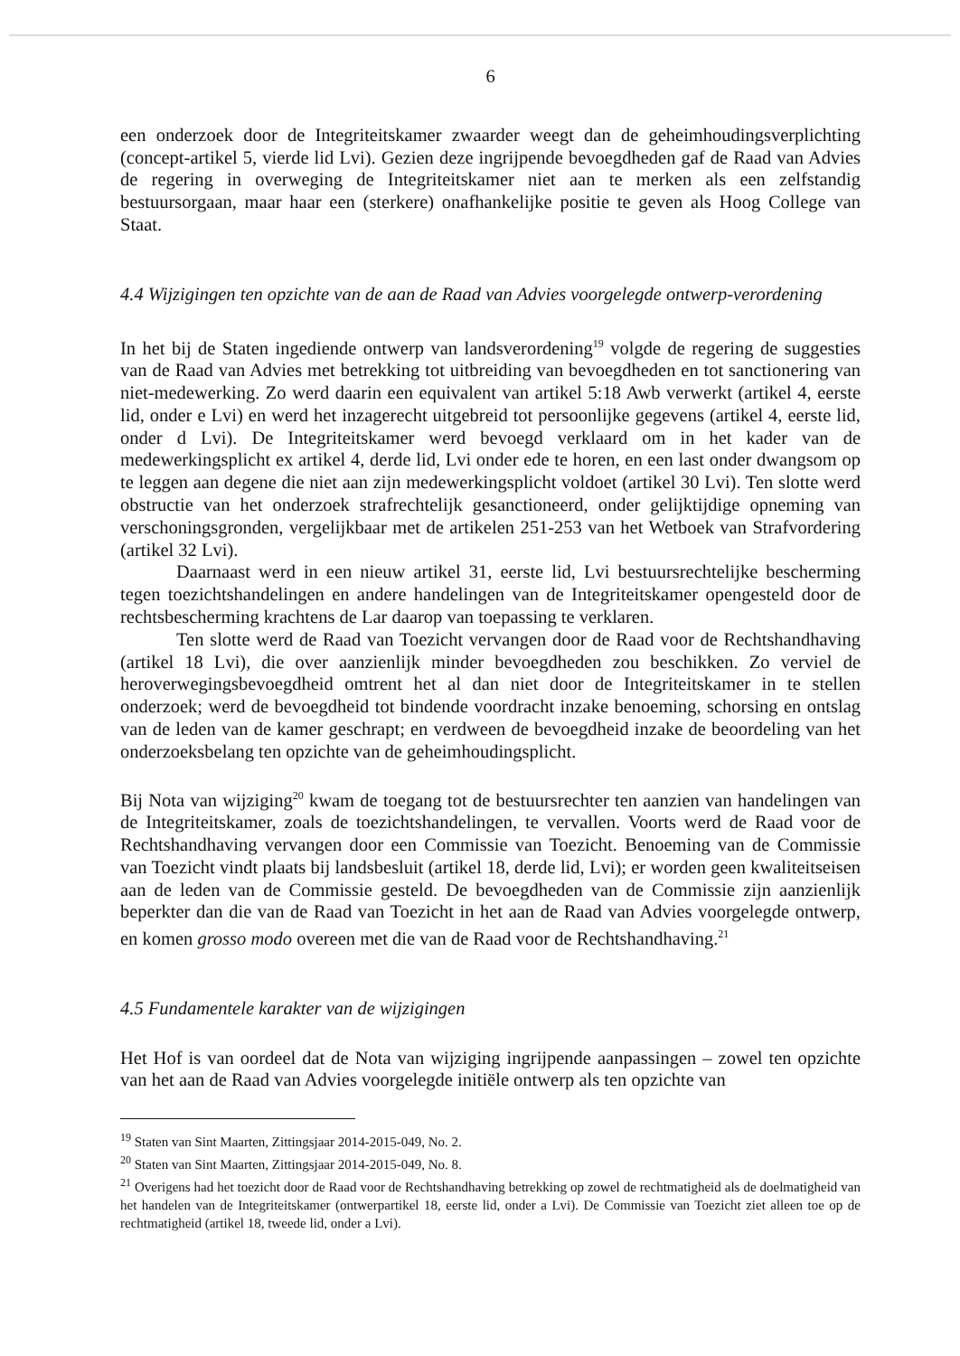6
een onderzoek door de Integriteitskamer zwaarder weegt dan de geheimhoudingsverplichting (concept-artikel 5, vierde lid Lvi). Gezien deze ingrijpende bevoegdheden gaf de Raad van Advies de regering in overweging de Integriteitskamer niet aan te merken als een zelfstandig bestuursorgaan, maar haar een (sterkere) onafhankelijke positie te geven als Hoog College van Staat.
4.4 Wijzigingen ten opzichte van de aan de Raad van Advies voorgelegde ontwerp-verordening
In het bij de Staten ingediende ontwerp van landsverordening<sup>19</sup> volgde de regering de suggesties van de Raad van Advies met betrekking tot uitbreiding van bevoegdheden en tot sanctionering van niet-medewerking. Zo werd daarin een equivalent van artikel 5:18 Awb verwerkt (artikel 4, eerste lid, onder e Lvi) en werd het inzagerecht uitgebreid tot persoonlijke gegevens (artikel 4, eerste lid, onder d Lvi). De Integriteitskamer werd bevoegd verklaard om in het kader van de medewerkingsplicht ex artikel 4, derde lid, Lvi onder ede te horen, en een last onder dwangsom op te leggen aan degene die niet aan zijn medewerkingsplicht voldoet (artikel 30 Lvi). Ten slotte werd obstructie van het onderzoek strafrechtelijk gesanctioneerd, onder gelijktijdige opneming van verschoningsgronden, vergelijkbaar met de artikelen 251-253 van het Wetboek van Strafvordering (artikel 32 Lvi).
Daarnaast werd in een nieuw artikel 31, eerste lid, Lvi bestuursrechtelijke bescherming tegen toezichtshandelingen en andere handelingen van de Integriteitskamer opengesteld door de rechtsbescherming krachtens de Lar daarop van toepassing te verklaren.
Ten slotte werd de Raad van Toezicht vervangen door de Raad voor de Rechtshandhaving (artikel 18 Lvi), die over aanzienlijk minder bevoegdheden zou beschikken. Zo verviel de heroverwegingsbevoegdheid omtrent het al dan niet door de Integriteitskamer in te stellen onderzoek; werd de bevoegdheid tot bindende voordracht inzake benoeming, schorsing en ontslag van de leden van de kamer geschrapt; en verdween de bevoegdheid inzake de beoordeling van het onderzoeksbelang ten opzichte van de geheimhoudingsplicht.
Bij Nota van wijziging<sup>20</sup> kwam de toegang tot de bestuursrechter ten aanzien van handelingen van de Integriteitskamer, zoals de toezichtshandelingen, te vervallen. Voorts werd de Raad voor de Rechtshandhaving vervangen door een Commissie van Toezicht. Benoeming van de Commissie van Toezicht vindt plaats bij landsbesluit (artikel 18, derde lid, Lvi); er worden geen kwaliteitseisen aan de leden van de Commissie gesteld. De bevoegdheden van de Commissie zijn aanzienlijk beperkter dan die van de Raad van Toezicht in het aan de Raad van Advies voorgelegde ontwerp, en komen grosso modo overeen met die van de Raad voor de Rechtshandhaving.<sup>21</sup>
4.5 Fundamentele karakter van de wijzigingen
Het Hof is van oordeel dat de Nota van wijziging ingrijpende aanpassingen – zowel ten opzichte van het aan de Raad van Advies voorgelegde initiële ontwerp als ten opzichte van
<sup>19</sup> Staten van Sint Maarten, Zittingsjaar 2014-2015-049, No. 2.
<sup>20</sup> Staten van Sint Maarten, Zittingsjaar 2014-2015-049, No. 8.
<sup>21</sup> Overigens had het toezicht door de Raad voor de Rechtshandhaving betrekking op zowel de rechtmatigheid als de doelmatigheid van het handelen van de Integriteitskamer (ontwerpartikel 18, eerste lid, onder a Lvi). De Commissie van Toezicht ziet alleen toe op de rechtmatigheid (artikel 18, tweede lid, onder a Lvi).